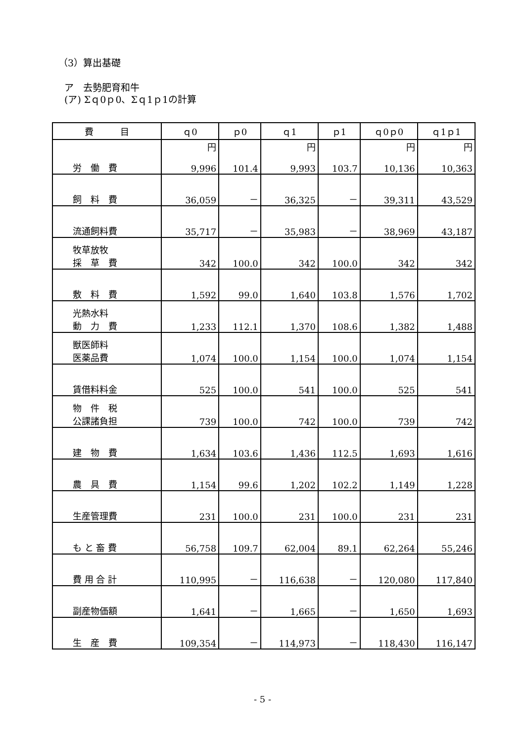（3）算出基礎
ア　去勢肥育和牛
(ア) Σｑ0ｐ0、Σｑ1ｐ1の計算
| 費 目 | ｑ0 | ｐ0 | ｑ1 | ｐ1 | ｑ0ｐ0 | ｑ1ｐ1 |
| --- | --- | --- | --- | --- | --- | --- |
| 労 働 費 | 円 9,996 | 101.4 | 円 9,993 | 103.7 | 円 10,136 | 円 10,363 |
| 飼 料 費 | 36,059 | － | 36,325 | － | 39,311 | 43,529 |
| 流通飼料費 | 35,717 | － | 35,983 | － | 38,969 | 43,187 |
| 牧草放牧 採 草 費 | 342 | 100.0 | 342 | 100.0 | 342 | 342 |
| 敷 料 費 | 1,592 | 99.0 | 1,640 | 103.8 | 1,576 | 1,702 |
| 光熱水料 動 力 費 | 1,233 | 112.1 | 1,370 | 108.6 | 1,382 | 1,488 |
| 獣医師料 医薬品費 | 1,074 | 100.0 | 1,154 | 100.0 | 1,074 | 1,154 |
| 賃借料料金 | 525 | 100.0 | 541 | 100.0 | 525 | 541 |
| 物 件 税 公課諸負担 | 739 | 100.0 | 742 | 100.0 | 739 | 742 |
| 建 物 費 | 1,634 | 103.6 | 1,436 | 112.5 | 1,693 | 1,616 |
| 農 具 費 | 1,154 | 99.6 | 1,202 | 102.2 | 1,149 | 1,228 |
| 生産管理費 | 231 | 100.0 | 231 | 100.0 | 231 | 231 |
| も と 畜 費 | 56,758 | 109.7 | 62,004 | 89.1 | 62,264 | 55,246 |
| 費 用 合 計 | 110,995 | － | 116,638 | － | 120,080 | 117,840 |
| 副産物価額 | 1,641 | － | 1,665 | － | 1,650 | 1,693 |
| 生 産 費 | 109,354 | － | 114,973 | － | 118,430 | 116,147 |
- 5 -